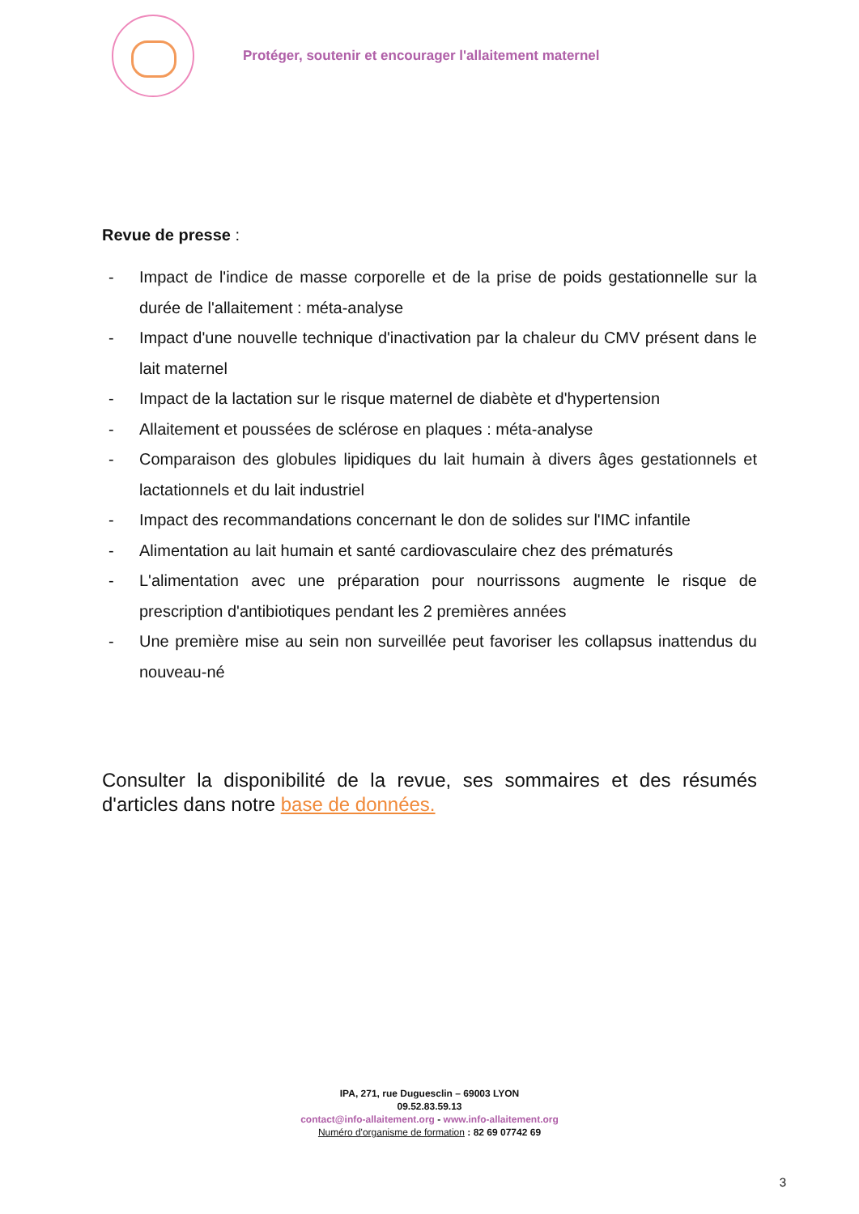Protéger, soutenir et encourager l'allaitement maternel
Revue de presse :
- Impact de l'indice de masse corporelle et de la prise de poids gestationnelle sur la durée de l'allaitement : méta-analyse
- Impact d'une nouvelle technique d'inactivation par la chaleur du CMV présent dans le lait maternel
- Impact de la lactation sur le risque maternel de diabète et d'hypertension
- Allaitement et poussées de sclérose en plaques : méta-analyse
- Comparaison des globules lipidiques du lait humain à divers âges gestationnels et lactationnels et du lait industriel
- Impact des recommandations concernant le don de solides sur l'IMC infantile
- Alimentation au lait humain et santé cardiovasculaire chez des prématurés
- L'alimentation avec une préparation pour nourrissons augmente le risque de prescription d'antibiotiques pendant les 2 premières années
- Une première mise au sein non surveillée peut favoriser les collapsus inattendus du nouveau-né
Consulter la disponibilité de la revue, ses sommaires et des résumés d'articles dans notre base de données.
IPA, 271, rue Duguesclin – 69003 LYON
09.52.83.59.13
contact@info-allaitement.org - www.info-allaitement.org
Numéro d'organisme de formation : 82 69 07742 69
3